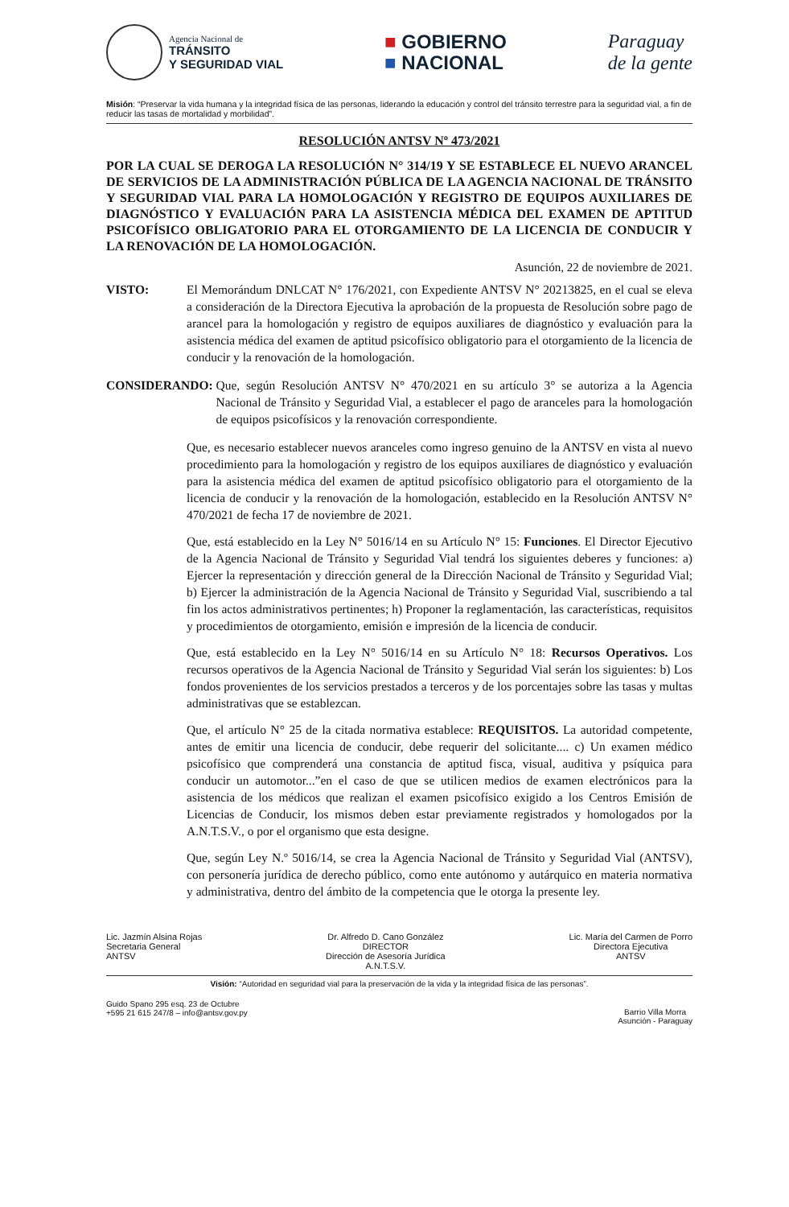Agencia Nacional de TRÁNSITO
Y SEGURIDAD VIAL
■ GOBIERNO
■ NACIONAL
Paraguay
de la gente
Misión: “Preservar la vida humana y la integridad física de las personas, liderando la educación y control del tránsito terrestre para la seguridad vial, a fin de reducir las tasas de mortalidad y morbilidad”.
RESOLUCIÓN ANTSV Nº 473/2021
POR LA CUAL SE DEROGA LA RESOLUCIÓN N° 314/19 Y SE ESTABLECE EL NUEVO ARANCEL DE SERVICIOS DE LA ADMINISTRACIÓN PÚBLICA DE LA AGENCIA NACIONAL DE TRÁNSITO Y SEGURIDAD VIAL PARA LA HOMOLOGACIÓN Y REGISTRO DE EQUIPOS AUXILIARES DE DIAGNÓSTICO Y EVALUACIÓN PARA LA ASISTENCIA MÉDICA DEL EXAMEN DE APTITUD PSICOFÍSICO OBLIGATORIO PARA EL OTORGAMIENTO DE LA LICENCIA DE CONDUCIR Y LA RENOVACIÓN DE LA HOMOLOGACIÓN.
Asunción, 22 de noviembre de 2021.
VISTO: El Memorándum DNLCAT N° 176/2021, con Expediente ANTSV N° 20213825, en el cual se eleva a consideración de la Directora Ejecutiva la aprobación de la propuesta de Resolución sobre pago de arancel para la homologación y registro de equipos auxiliares de diagnóstico y evaluación para la asistencia médica del examen de aptitud psicofísico obligatorio para el otorgamiento de la licencia de conducir y la renovación de la homologación.
CONSIDERANDO: Que, según Resolución ANTSV N° 470/2021 en su artículo 3° se autoriza a la Agencia Nacional de Tránsito y Seguridad Vial, a establecer el pago de aranceles para la homologación de equipos psicofísicos y la renovación correspondiente.
Que, es necesario establecer nuevos aranceles como ingreso genuino de la ANTSV en vista al nuevo procedimiento para la homologación y registro de los equipos auxiliares de diagnóstico y evaluación para la asistencia médica del examen de aptitud psicofísico obligatorio para el otorgamiento de la licencia de conducir y la renovación de la homologación, establecido en la Resolución ANTSV N° 470/2021 de fecha 17 de noviembre de 2021.
Que, está establecido en la Ley N° 5016/14 en su Artículo N° 15: Funciones. El Director Ejecutivo de la Agencia Nacional de Tránsito y Seguridad Vial tendrá los siguientes deberes y funciones: a) Ejercer la representación y dirección general de la Dirección Nacional de Tránsito y Seguridad Vial; b) Ejercer la administración de la Agencia Nacional de Tránsito y Seguridad Vial, suscribiendo a tal fin los actos administrativos pertinentes; h) Proponer la reglamentación, las características, requisitos y procedimientos de otorgamiento, emisión e impresión de la licencia de conducir.
Que, está establecido en la Ley N° 5016/14 en su Artículo N° 18: Recursos Operativos. Los recursos operativos de la Agencia Nacional de Tránsito y Seguridad Vial serán los siguientes: b) Los fondos provenientes de los servicios prestados a terceros y de los porcentajes sobre las tasas y multas administrativas que se establezcan.
Que, el artículo N° 25 de la citada normativa establece: REQUISITOS. La autoridad competente, antes de emitir una licencia de conducir, debe requerir del solicitante.... c) Un examen médico psicofísico que comprenderá una constancia de aptitud fisca, visual, auditiva y psíquica para conducir un automotor...”en el caso de que se utilicen medios de examen electrónicos para la asistencia de los médicos que realizan el examen psicofísico exigido a los Centros Emisión de Licencias de Conducir, los mismos deben estar previamente registrados y homologados por la A.N.T.S.V., o por el organismo que esta designe.
Que, según Ley N.º 5016/14, se crea la Agencia Nacional de Tránsito y Seguridad Vial (ANTSV), con personería jurídica de derecho público, como ente autónomo y autárquico en materia normativa y administrativa, dentro del ámbito de la competencia que le otorga la presente ley.
Lic. Jazmín Alsina Rojas
Secretaria General
ANTSV
Dr. Alfredo D. Cano González
DIRECTOR
Dirección de Asesoría Jurídica
A.N.T.S.V.
Lic. María del Carmen de Porro
Directora Ejecutiva
ANTSV
Visión: “Autoridad en seguridad vial para la preservación de la vida y la integridad física de las personas”.
Guido Spano 295 esq. 23 de Octubre
+595 21 615 247/8 – info@antsv.gov.py
Barrio Villa Morra
Asunción - Paraguay